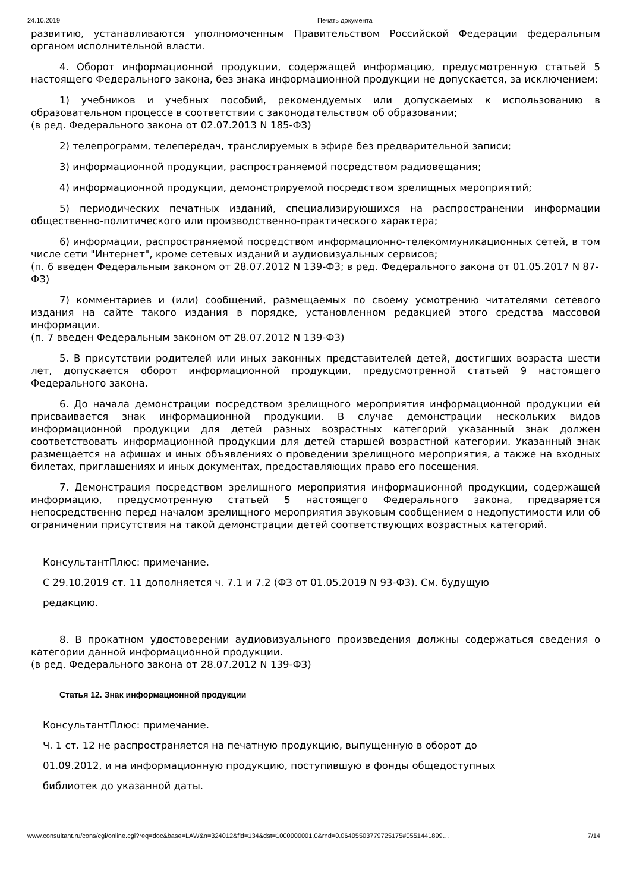24.10.2019 Печать документа
развитию, устанавливаются уполномоченным Правительством Российской Федерации федеральным органом исполнительной власти.
4. Оборот информационной продукции, содержащей информацию, предусмотренную статьей 5 настоящего Федерального закона, без знака информационной продукции не допускается, за исключением:
1) учебников и учебных пособий, рекомендуемых или допускаемых к использованию в образовательном процессе в соответствии с законодательством об образовании;
(в ред. Федерального закона от 02.07.2013 N 185-ФЗ)
2) телепрограмм, телепередач, транслируемых в эфире без предварительной записи;
3) информационной продукции, распространяемой посредством радиовещания;
4) информационной продукции, демонстрируемой посредством зрелищных мероприятий;
5) периодических печатных изданий, специализирующихся на распространении информации общественно-политического или производственно-практического характера;
6) информации, распространяемой посредством информационно-телекоммуникационных сетей, в том числе сети "Интернет", кроме сетевых изданий и аудиовизуальных сервисов;
(п. 6 введен Федеральным законом от 28.07.2012 N 139-ФЗ; в ред. Федерального закона от 01.05.2017 N 87-ФЗ)
7) комментариев и (или) сообщений, размещаемых по своему усмотрению читателями сетевого издания на сайте такого издания в порядке, установленном редакцией этого средства массовой информации.
(п. 7 введен Федеральным законом от 28.07.2012 N 139-ФЗ)
5. В присутствии родителей или иных законных представителей детей, достигших возраста шести лет, допускается оборот информационной продукции, предусмотренной статьей 9 настоящего Федерального закона.
6. До начала демонстрации посредством зрелищного мероприятия информационной продукции ей присваивается знак информационной продукции. В случае демонстрации нескольких видов информационной продукции для детей разных возрастных категорий указанный знак должен соответствовать информационной продукции для детей старшей возрастной категории. Указанный знак размещается на афишах и иных объявлениях о проведении зрелищного мероприятия, а также на входных билетах, приглашениях и иных документах, предоставляющих право его посещения.
7. Демонстрация посредством зрелищного мероприятия информационной продукции, содержащей информацию, предусмотренную статьей 5 настоящего Федерального закона, предваряется непосредственно перед началом зрелищного мероприятия звуковым сообщением о недопустимости или об ограничении присутствия на такой демонстрации детей соответствующих возрастных категорий.
КонсультантПлюс: примечание.
С 29.10.2019 ст. 11 дополняется ч. 7.1 и 7.2 (ФЗ от 01.05.2019 N 93-ФЗ). См. будущую
редакцию.
8. В прокатном удостоверении аудиовизуального произведения должны содержаться сведения о категории данной информационной продукции.
(в ред. Федерального закона от 28.07.2012 N 139-ФЗ)
Статья 12. Знак информационной продукции
КонсультантПлюс: примечание.
Ч. 1 ст. 12 не распространяется на печатную продукцию, выпущенную в оборот до
01.09.2012, и на информационную продукцию, поступившую в фонды общедоступных
библиотек до указанной даты.
www.consultant.ru/cons/cgi/online.cgi?req=doc&base=LAW&n=324012&fld=134&dst=1000000001,0&rnd=0.06405503779725175#0551441899… 7/14